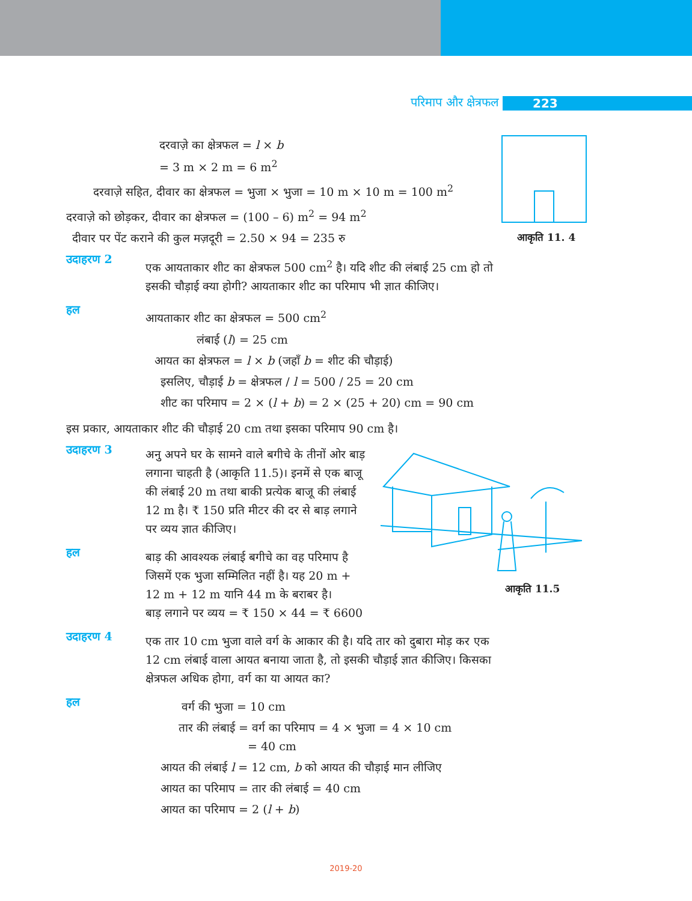परिमाप और क्षेत्रफल 223
आकृति 11. 4
दरवाज़े का क्षेत्रफल = l × b
= 3 m × 2 m = 6 m<sup>2</sup>
दरवाज़े सहित, दीवार का क्षेत्रफल = भुजा × भुजा = 10 m × 10 m = 100 m<sup>2</sup>
दरवाज़े को छोड़कर, दीवार का क्षेत्रफल = (100 – 6) m<sup>2</sup> = 94 m<sup>2</sup>
दीवार पर पेंट कराने की कुल मज़दूरी = 2.50 × 94 = 235 रु
उदाहरण 2
एक आयताकार शीट का क्षेत्रफल 500 cm<sup>2</sup> है। यदि शीट की लंबाई 25 cm हो तो इसकी चौड़ाई क्या होगी? आयताकार शीट का परिमाप भी ज्ञात कीजिए।
हल
आयताकार शीट का क्षेत्रफल = 500 cm<sup>2</sup>
लंबाई (l) = 25 cm
आयत का क्षेत्रफल = l × b (जहाँ b = शीट की चौड़ाई)
इसलिए, चौड़ाई b = क्षेत्रफल / l = 500 / 25 = 20 cm
शीट का परिमाप = 2 × (l + b) = 2 × (25 + 20) cm = 90 cm
इस प्रकार, आयताकार शीट की चौड़ाई 20 cm तथा इसका परिमाप 90 cm है।
उदाहरण 3
अनु अपने घर के सामने वाले बगीचे के तीनों ओर बाड़ लगाना चाहती है (आकृति 11.5)। इनमें से एक बाजू की लंबाई 20 m तथा बाकी प्रत्येक बाजू की लंबाई 12 m है। ₹ 150 प्रति मीटर की दर से बाड़ लगाने पर व्यय ज्ञात कीजिए।
हल
बाड़ की आवश्यक लंबाई बगीचे का वह परिमाप है जिसमें एक भुजा सम्मिलित नहीं है। यह 20 m + 12 m + 12 m यानि 44 m के बराबर है।
बाड़ लगाने पर व्यय = ₹ 150 × 44 = ₹ 6600
उदाहरण 4
एक तार 10 cm भुजा वाले वर्ग के आकार की है। यदि तार को दुबारा मोड़ कर एक 12 cm लंबाई वाला आयत बनाया जाता है, तो इसकी चौड़ाई ज्ञात कीजिए। किसका क्षेत्रफल अधिक होगा, वर्ग का या आयत का?
हल
वर्ग की भुजा = 10 cm
तार की लंबाई = वर्ग का परिमाप = 4 × भुजा = 4 × 10 cm
= 40 cm
आयत की लंबाई l = 12 cm, b को आयत की चौड़ाई मान लीजिए
आयत का परिमाप = तार की लंबाई = 40 cm
आयत का परिमाप = 2 (l + b)
आकृति 11.5
2019-20